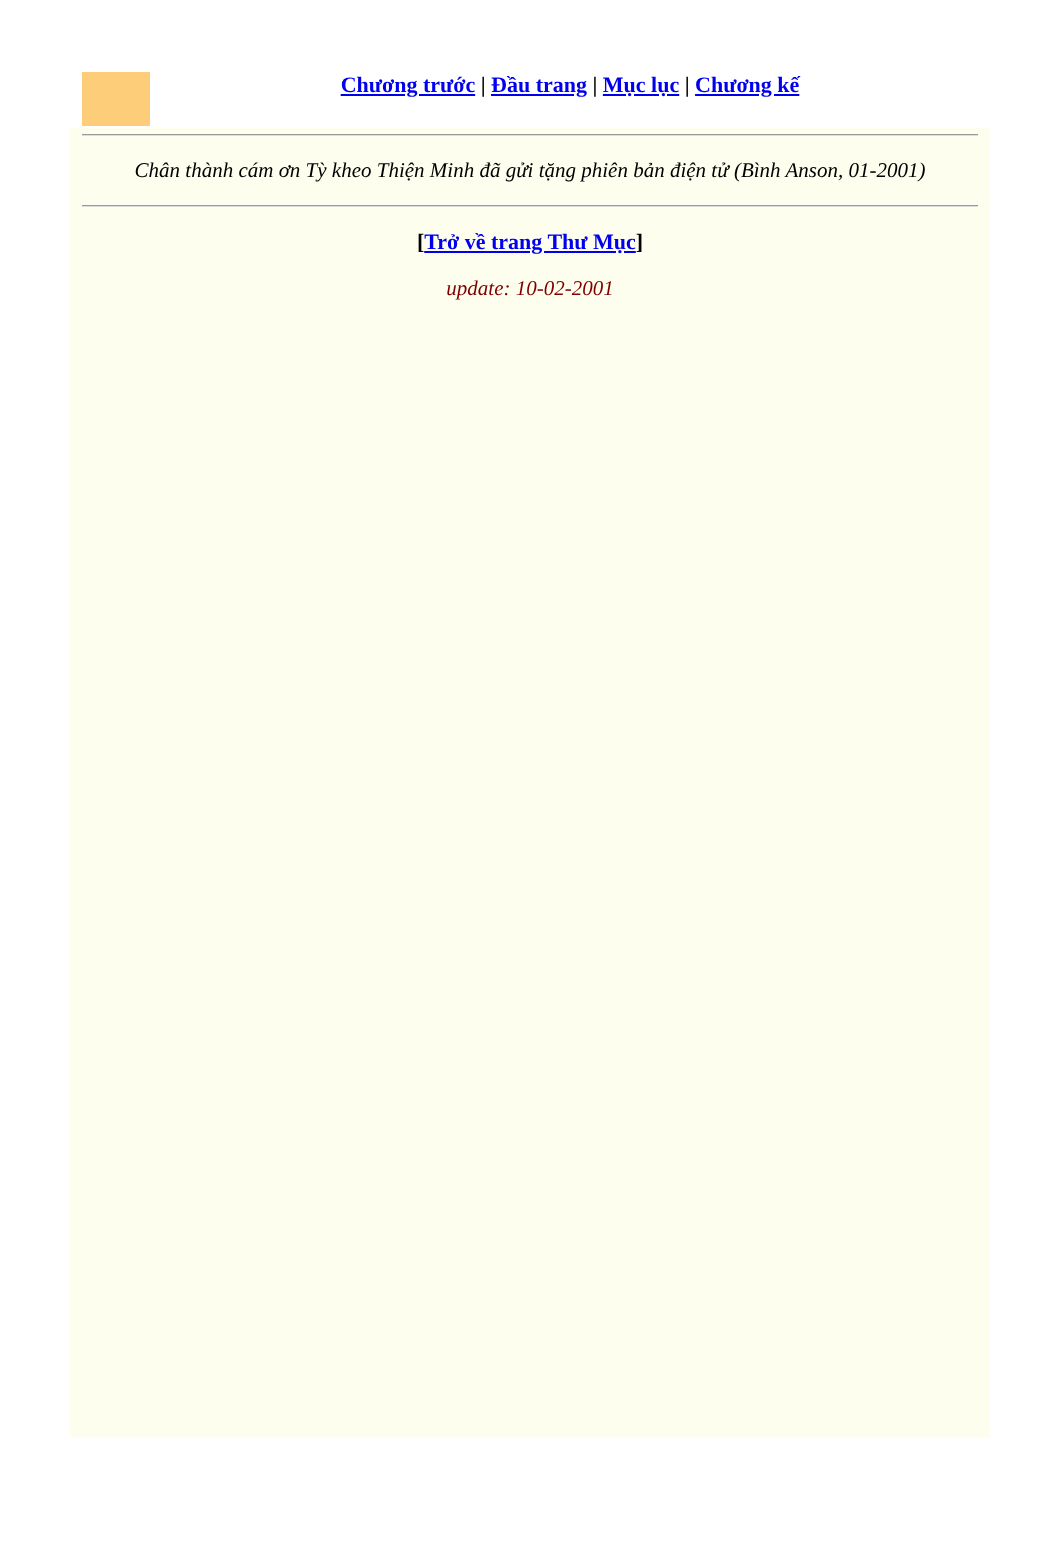Chương trước | Đầu trang | Mục lục | Chương kế
Chân thành cám ơn Tỳ kheo Thiện Minh đã gửi tặng phiên bản điện tử (Bình Anson, 01-2001)
[Trở về trang Thư Mục]
update: 10-02-2001